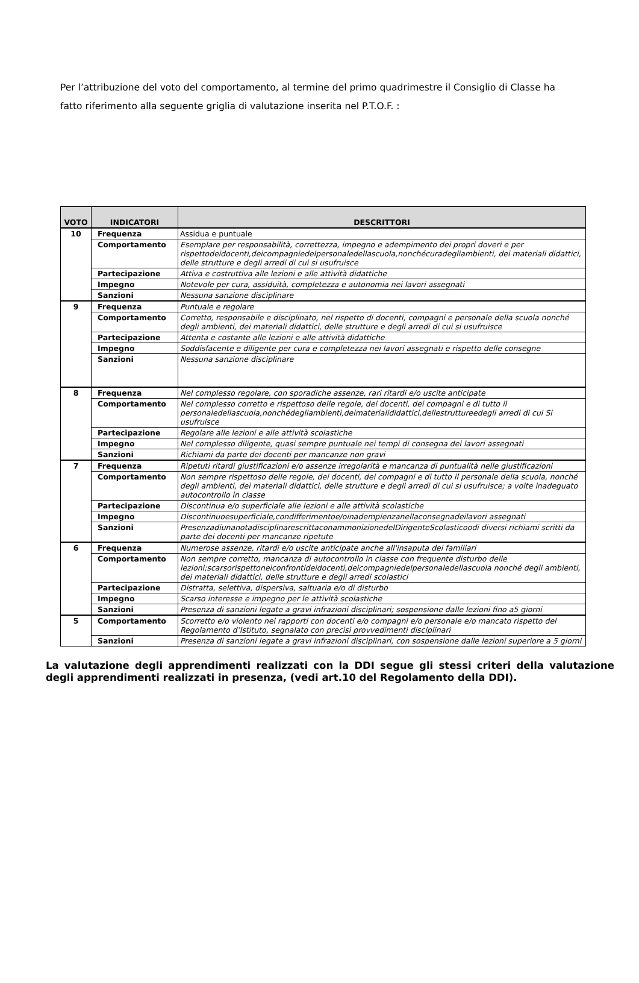Per l’attribuzione del voto del comportamento, al termine del primo quadrimestre il Consiglio di Classe ha fatto riferimento alla seguente griglia di valutazione inserita nel P.T.O.F. :
| VOTO | INDICATORI | DESCRITTORI |
| --- | --- | --- |
| 10 | Frequenza | Assidua e puntuale |
| | Comportamento | Esemplare per responsabilità, correttezza, impegno e adempimento dei propri doveri e per rispettodeidocenti,deicompagniedelpersonaledellascuola,nonchécuradegliambienti, dei materiali didattici, delle strutture e degli arredi di cui si usufruisce |
| | Partecipazione | Attiva e costruttiva alle lezioni e alle attività didattiche |
| | Impegno | Notevole per cura, assiduità, completezza e autonomia nei lavori assegnati |
| | Sanzioni | Nessuna sanzione disciplinare |
| 9 | Frequenza | Puntuale e regolare |
| | Comportamento | Corretto, responsabile e disciplinato, nel rispetto di docenti, compagni e personale della scuola nonché degli ambienti, dei materiali didattici, delle strutture e degli arredi di cui si usufruisce |
| | Partecipazione | Attenta e costante alle lezioni e alle attività didattiche |
| | Impegno | Soddisfacente e diligente per cura e completezza nei lavori assegnati e rispetto delle consegne |
| | Sanzioni | Nessuna sanzione disciplinare |
| 8 | Frequenza | Nel complesso regolare, con sporadiche assenze, rari ritardi e/o uscite anticipate |
| | Comportamento | Nel complesso corretto e rispettoso delle regole, dei docenti, dei compagni e di tutto il personaledellascuola,nonchédegliambienti,deimaterialididattici,dellestruttureedegli arredi di cui Si usufruisce |
| | Partecipazione | Regolare alle lezioni e alle attività scolastiche |
| | Impegno | Nel complesso diligente, quasi sempre puntuale nei tempi di consegna dei lavori assegnati |
| | Sanzioni | Richiami da parte dei docenti per mancanze non gravi |
| 7 | Frequenza | Ripetuti ritardi giustificazioni e/o assenze irregolarità e mancanza di puntualità nelle giustificazioni |
| | Comportamento | Non sempre rispettoso delle regole, dei docenti, dei compagni e di tutto il personale della scuola, nonché degli ambienti, dei materiali didattici, delle strutture e degli arredi di cui si usufruisce; a volte inadeguato autocontrollo in classe |
| | Partecipazione | Discontinua e/o superficiale alle lezioni e alle attività scolastiche |
| | Impegno | Discontinuoesuperficiale,condifferimentoe/oinadempienzanellaconsegnadeilavori assegnati |
| | Sanzioni | PresenzadiunanotadisciplinarescrittaconammonizionedelDirigenteScolasticoodi diversi richiami scritti da parte dei docenti per mancanze ripetute |
| 6 | Frequenza | Numerose assenze, ritardi e/o uscite anticipate anche all'insaputa dei familiari |
| | Comportamento | Non sempre corretto, mancanza di autocontrollo in classe con frequente disturbo delle lezioni;scarsorispettoneiconfrontideidocenti,deicompagniedelpersonaledellascuola nonché degli ambienti, dei materiali didattici, delle strutture e degli arredi scolastici |
| | Partecipazione | Distratta, selettiva, dispersiva, saltuaria e/o di disturbo |
| | Impegno | Scarso interesse e impegno per le attività scolastiche |
| | Sanzioni | Presenza di sanzioni legate a gravi infrazioni disciplinari; sospensione dalle lezioni fino a5 giorni |
| 5 | Comportamento | Scorretto e/o violento nei rapporti con docenti e/o compagni e/o personale e/o mancato rispetto del Regolamento d’Istituto, segnalato con precisi provvedimenti disciplinari |
| | Sanzioni | Presenza di sanzioni legate a gravi infrazioni disciplinari, con sospensione dalle lezioni superiore a 5 giorni |
La valutazione degli apprendimenti realizzati con la DDI segue gli stessi criteri della valutazione degli apprendimenti realizzati in presenza, (vedi art.10 del Regolamento della DDI).